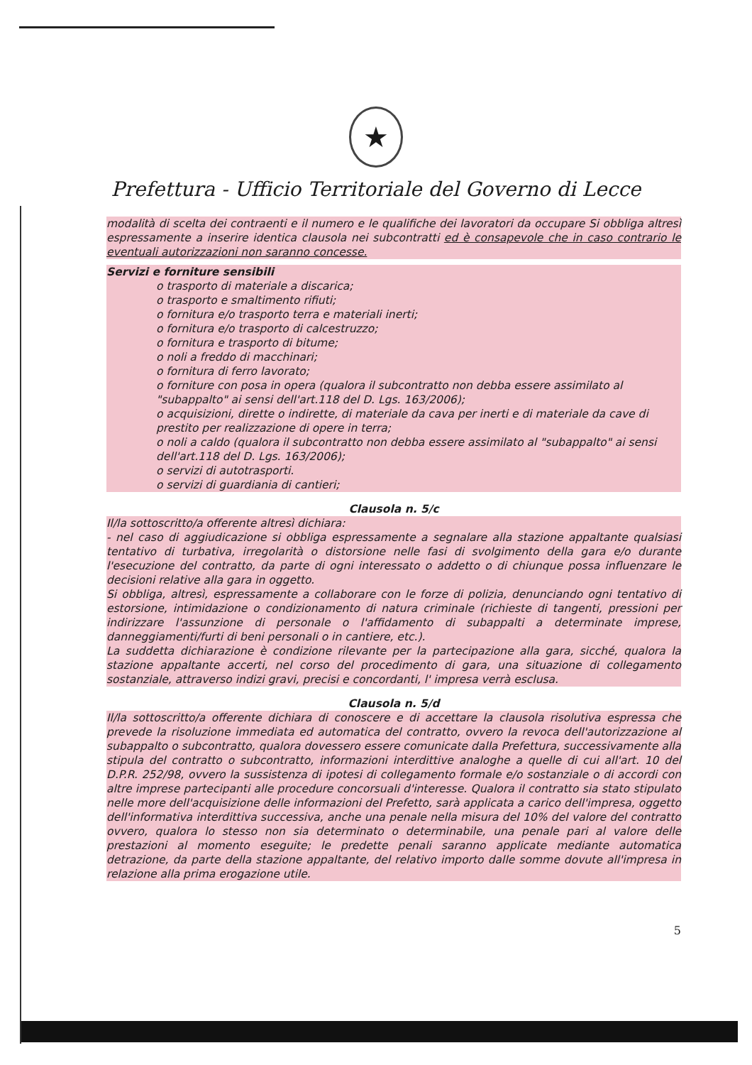★
Prefettura - Ufficio Territoriale del Governo di Lecce
modalità di scelta dei contraenti e il numero e le qualifiche dei lavoratori da occupare Si obbliga altresì espressamente a inserire identica clausola nei subcontratti ed è consapevole che in caso contrario le eventuali autorizzazioni non saranno concesse.
Servizi e forniture sensibili
o trasporto di materiale a discarica;
o trasporto e smaltimento rifiuti;
o fornitura e/o trasporto terra e materiali inerti;
o fornitura e/o trasporto di calcestruzzo;
o fornitura e trasporto di bitume;
o noli a freddo di macchinari;
o fornitura di ferro lavorato;
o forniture con posa in opera (qualora il subcontratto non debba essere assimilato al "subappalto" ai sensi dell'art.118 del D. Lgs. 163/2006);
o acquisizioni, dirette o indirette, di materiale da cava per inerti e di materiale da cave di prestito per realizzazione di opere in terra;
o noli a caldo (qualora il subcontratto non debba essere assimilato al "subappalto" ai sensi dell'art.118 del D. Lgs. 163/2006);
o servizi di autotrasporti.
o servizi di guardiania di cantieri;
Clausola n. 5/c
Il/la sottoscritto/a offerente altresì dichiara:
- nel caso di aggiudicazione si obbliga espressamente a segnalare alla stazione appaltante qualsiasi tentativo di turbativa, irregolarità o distorsione nelle fasi di svolgimento della gara e/o durante l'esecuzione del contratto, da parte di ogni interessato o addetto o di chiunque possa influenzare le decisioni relative alla gara in oggetto.
Si obbliga, altresì, espressamente a collaborare con le forze di polizia, denunciando ogni tentativo di estorsione, intimidazione o condizionamento di natura criminale (richieste di tangenti, pressioni per indirizzare l'assunzione di personale o l'affidamento di subappalti a determinate imprese, danneggiamenti/furti di beni personali o in cantiere, etc.).
La suddetta dichiarazione è condizione rilevante per la partecipazione alla gara, sicché, qualora la stazione appaltante accerti, nel corso del procedimento di gara, una situazione di collegamento sostanziale, attraverso indizi gravi, precisi e concordanti, l' impresa verrà esclusa.
Clausola n. 5/d
Il/la sottoscritto/a offerente dichiara di conoscere e di accettare la clausola risolutiva espressa che prevede la risoluzione immediata ed automatica del contratto, ovvero la revoca dell'autorizzazione al subappalto o subcontratto, qualora dovessero essere comunicate dalla Prefettura, successivamente alla stipula del contratto o subcontratto, informazioni interdittive analoghe a quelle di cui all'art. 10 del D.P.R. 252/98, ovvero la sussistenza di ipotesi di collegamento formale e/o sostanziale o di accordi con altre imprese partecipanti alle procedure concorsuali d'interesse. Qualora il contratto sia stato stipulato nelle more dell'acquisizione delle informazioni del Prefetto, sarà applicata a carico dell'impresa, oggetto dell'informativa interdittiva successiva, anche una penale nella misura del 10% del valore del contratto ovvero, qualora lo stesso non sia determinato o determinabile, una penale pari al valore delle prestazioni al momento eseguite; le predette penali saranno applicate mediante automatica detrazione, da parte della stazione appaltante, del relativo importo dalle somme dovute all'impresa in relazione alla prima erogazione utile.
5